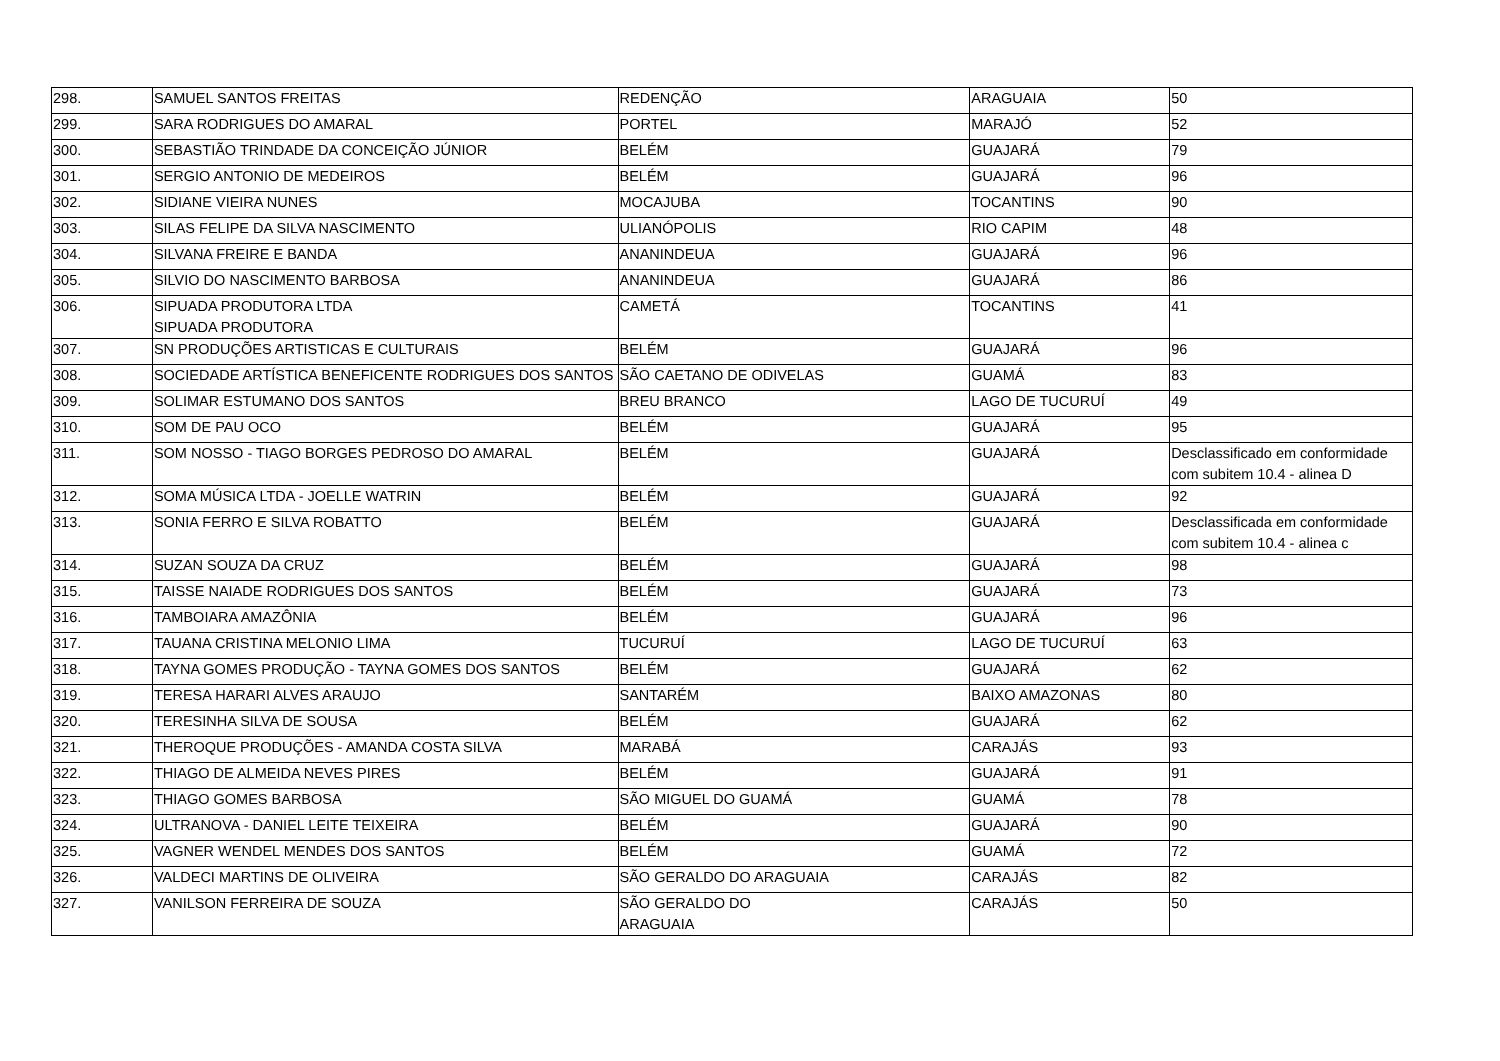| 298. | SAMUEL SANTOS FREITAS | REDENÇÃO | ARAGUAIA | 50 |
| 299. | SARA RODRIGUES DO AMARAL | PORTEL | MARAJÓ | 52 |
| 300. | SEBASTIÃO TRINDADE DA CONCEIÇÃO JÚNIOR | BELÉM | GUAJARÁ | 79 |
| 301. | SERGIO ANTONIO DE MEDEIROS | BELÉM | GUAJARÁ | 96 |
| 302. | SIDIANE VIEIRA NUNES | MOCAJUBA | TOCANTINS | 90 |
| 303. | SILAS FELIPE DA SILVA NASCIMENTO | ULIANÓPOLIS | RIO CAPIM | 48 |
| 304. | SILVANA FREIRE E BANDA | ANANINDEUA | GUAJARÁ | 96 |
| 305. | SILVIO DO NASCIMENTO BARBOSA | ANANINDEUA | GUAJARÁ | 86 |
| 306. | SIPUADA PRODUTORA LTDA SIPUADA PRODUTORA | CAMETÁ | TOCANTINS | 41 |
| 307. | SN PRODUÇÕES ARTISTICAS E CULTURAIS | BELÉM | GUAJARÁ | 96 |
| 308. | SOCIEDADE ARTÍSTICA BENEFICENTE RODRIGUES DOS SANTOS | SÃO CAETANO DE ODIVELAS | GUAMÁ | 83 |
| 309. | SOLIMAR ESTUMANO DOS SANTOS | BREU BRANCO | LAGO DE TUCURUÍ | 49 |
| 310. | SOM DE PAU OCO | BELÉM | GUAJARÁ | 95 |
| 311. | SOM NOSSO - TIAGO BORGES PEDROSO DO AMARAL | BELÉM | GUAJARÁ | Desclassificado em conformidade com subitem 10.4 - alinea D |
| 312. | SOMA MÚSICA LTDA - JOELLE WATRIN | BELÉM | GUAJARÁ | 92 |
| 313. | SONIA FERRO E SILVA ROBATTO | BELÉM | GUAJARÁ | Desclassificada em conformidade com subitem 10.4 - alinea c |
| 314. | SUZAN SOUZA DA CRUZ | BELÉM | GUAJARÁ | 98 |
| 315. | TAISSE NAIADE RODRIGUES DOS SANTOS | BELÉM | GUAJARÁ | 73 |
| 316. | TAMBOIARA AMAZÔNIA | BELÉM | GUAJARÁ | 96 |
| 317. | TAUANA CRISTINA MELONIO LIMA | TUCURUÍ | LAGO DE TUCURUÍ | 63 |
| 318. | TAYNA GOMES PRODUÇÃO - TAYNA GOMES DOS SANTOS | BELÉM | GUAJARÁ | 62 |
| 319. | TERESA HARARI ALVES ARAUJO | SANTARÉM | BAIXO AMAZONAS | 80 |
| 320. | TERESINHA SILVA DE SOUSA | BELÉM | GUAJARÁ | 62 |
| 321. | THEROQUE PRODUÇÕES - AMANDA COSTA SILVA | MARABÁ | CARAJÁS | 93 |
| 322. | THIAGO DE ALMEIDA NEVES PIRES | BELÉM | GUAJARÁ | 91 |
| 323. | THIAGO GOMES BARBOSA | SÃO MIGUEL DO GUAMÁ | GUAMÁ | 78 |
| 324. | ULTRANOVA - DANIEL LEITE TEIXEIRA | BELÉM | GUAJARÁ | 90 |
| 325. | VAGNER WENDEL MENDES DOS SANTOS | BELÉM | GUAMÁ | 72 |
| 326. | VALDECI MARTINS DE OLIVEIRA | SÃO GERALDO DO ARAGUAIA | CARAJÁS | 82 |
| 327. | VANILSON FERREIRA DE SOUZA | SÃO GERALDO DO ARAGUAIA | CARAJÁS | 50 |